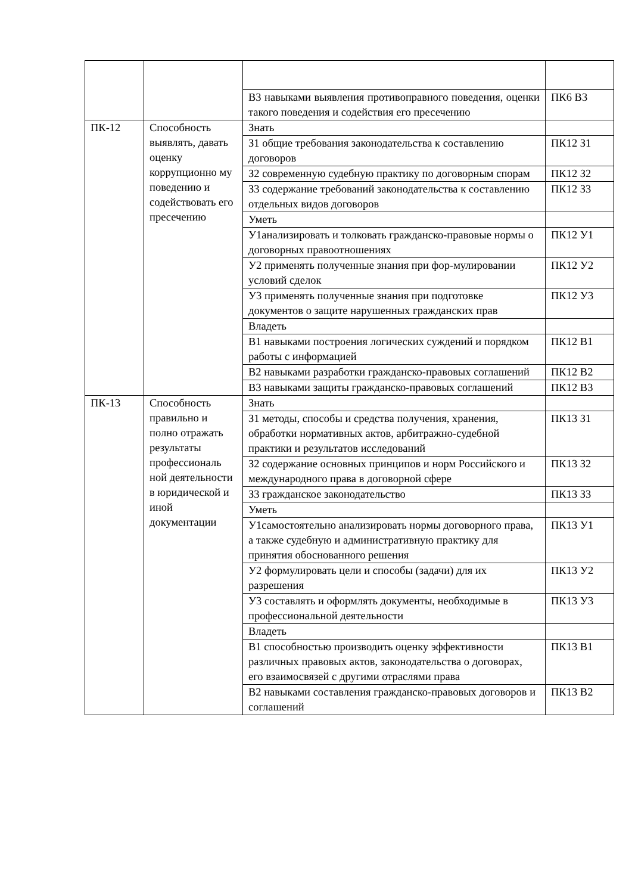| | | В3 навыками выявления противоправного поведения, оценки такого поведения и содействия его пресечению | ПК6 В3 |
| ПК-12 | Способность выявлять, давать оценку коррупционно му поведению и содействовать его пресечению | Знать | |
| | | З1 общие требования законодательства к составлению договоров | ПК12 З1 |
| | | З2 современную судебную практику по договорным спорам | ПК12 З2 |
| | | З3 содержание требований законодательства к составлению отдельных видов договоров | ПК12 З3 |
| | | Уметь | |
| | | У1анализировать и толковать гражданско-правовые нормы о договорных правоотношениях | ПК12 У1 |
| | | У2 применять полученные знания при фор-мулировании условий сделок | ПК12 У2 |
| | | У3 применять полученные знания при подготовке документов о защите нарушенных гражданских прав | ПК12 У3 |
| | | Владеть | |
| | | В1 навыками построения логических суждений и порядком работы с информацией | ПК12 В1 |
| | | В2 навыками разработки гражданско-правовых соглашений | ПК12 В2 |
| | | В3 навыками защиты гражданско-правовых соглашений | ПК12 В3 |
| ПК-13 | Способность правильно и полно отражать результаты профессиональ ной деятельности в юридической и иной документации | Знать | |
| | | З1 методы, способы и средства получения, хранения, обработки нормативных актов, арбитражно-судебной практики и результатов исследований | ПК13 З1 |
| | | З2 содержание основных принципов и норм Российского и международного права в договорной сфере | ПК13 З2 |
| | | З3 гражданское законодательство | ПК13 З3 |
| | | Уметь | |
| | | У1самостоятельно анализировать нормы договорного права, а также судебную и административную практику для принятия обоснованного решения | ПК13 У1 |
| | | У2 формулировать цели и способы (задачи) для их разрешения | ПК13 У2 |
| | | У3 составлять и оформлять документы, необходимые в профессиональной деятельности | ПК13 У3 |
| | | Владеть | |
| | | В1 способностью производить оценку эффективности различных правовых актов, законодательства о договорах, его взаимосвязей с другими отраслями права | ПК13 В1 |
| | | В2 навыками составления гражданско-правовых договоров и соглашений | ПК13 В2 |